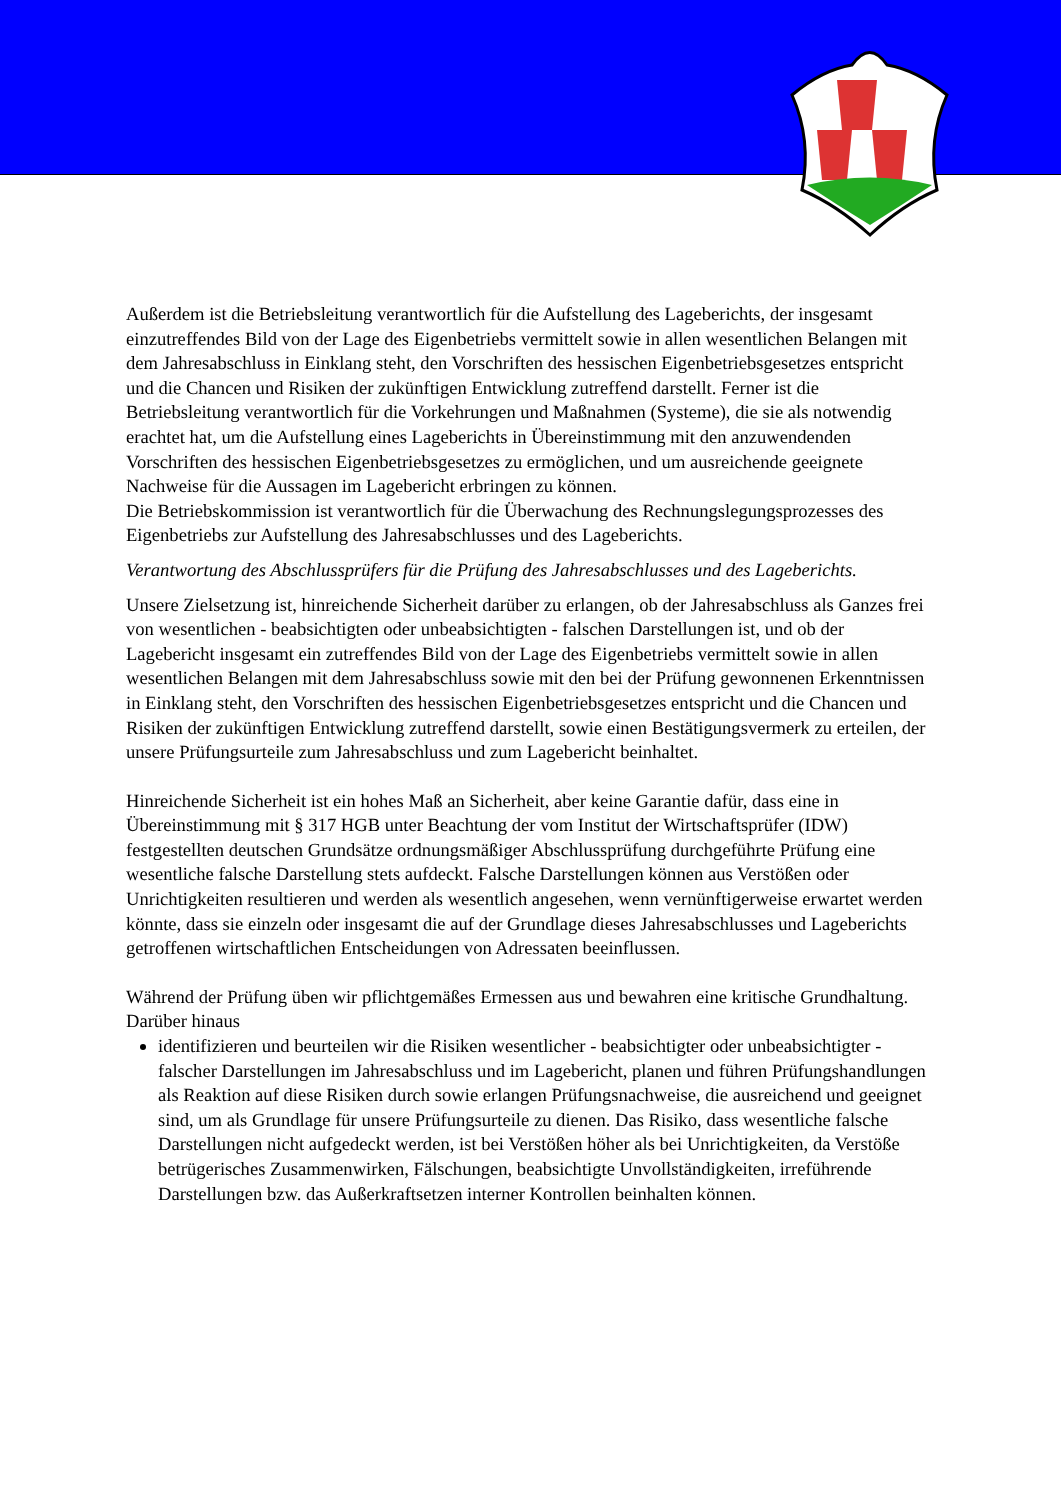Außerdem ist die Betriebsleitung verantwortlich für die Aufstellung des Lageberichts, der insgesamt einzutreffendes Bild von der Lage des Eigenbetriebs vermittelt sowie in allen wesentlichen Belangen mit dem Jahresabschluss in Einklang steht, den Vorschriften des hessischen Eigenbetriebsgesetzes entspricht und die Chancen und Risiken der zukünftigen Entwicklung zutreffend darstellt. Ferner ist die Betriebsleitung verantwortlich für die Vorkehrungen und Maßnahmen (Systeme), die sie als notwendig erachtet hat, um die Aufstellung eines Lageberichts in Übereinstimmung mit den anzuwendenden Vorschriften des hessischen Eigenbetriebsgesetzes zu ermöglichen, und um ausreichende geeignete Nachweise für die Aussagen im Lagebericht erbringen zu können.
Die Betriebskommission ist verantwortlich für die Überwachung des Rechnungslegungsprozesses des Eigenbetriebs zur Aufstellung des Jahresabschlusses und des Lageberichts.
Verantwortung des Abschlussprüfers für die Prüfung des Jahresabschlusses und des Lageberichts.
Unsere Zielsetzung ist, hinreichende Sicherheit darüber zu erlangen, ob der Jahresabschluss als Ganzes frei von wesentlichen - beabsichtigten oder unbeabsichtigten - falschen Darstellungen ist, und ob der Lagebericht insgesamt ein zutreffendes Bild von der Lage des Eigenbetriebs vermittelt sowie in allen wesentlichen Belangen mit dem Jahresabschluss sowie mit den bei der Prüfung gewonnenen Erkenntnissen in Einklang steht, den Vorschriften des hessischen Eigenbetriebsgesetzes entspricht und die Chancen und Risiken der zukünftigen Entwicklung zutreffend darstellt, sowie einen Bestätigungsvermerk zu erteilen, der unsere Prüfungsurteile zum Jahresabschluss und zum Lagebericht beinhaltet.
Hinreichende Sicherheit ist ein hohes Maß an Sicherheit, aber keine Garantie dafür, dass eine in Übereinstimmung mit § 317 HGB unter Beachtung der vom Institut der Wirtschaftsprüfer (IDW) festgestellten deutschen Grundsätze ordnungsmäßiger Abschlussprüfung durchgeführte Prüfung eine wesentliche falsche Darstellung stets aufdeckt. Falsche Darstellungen können aus Verstößen oder Unrichtigkeiten resultieren und werden als wesentlich angesehen, wenn vernünftigerweise erwartet werden könnte, dass sie einzeln oder insgesamt die auf der Grundlage dieses Jahresabschlusses und Lageberichts getroffenen wirtschaftlichen Entscheidungen von Adressaten beeinflussen.
Während der Prüfung üben wir pflichtgemäßes Ermessen aus und bewahren eine kritische Grundhaltung. Darüber hinaus
identifizieren und beurteilen wir die Risiken wesentlicher - beabsichtigter oder unbeabsichtigter - falscher Darstellungen im Jahresabschluss und im Lagebericht, planen und führen Prüfungshandlungen als Reaktion auf diese Risiken durch sowie erlangen Prüfungsnachweise, die ausreichend und geeignet sind, um als Grundlage für unsere Prüfungsurteile zu dienen. Das Risiko, dass wesentliche falsche Darstellungen nicht aufgedeckt werden, ist bei Verstößen höher als bei Unrichtigkeiten, da Verstöße betrügerisches Zusammenwirken, Fälschungen, beabsichtigte Unvollständigkeiten, irreführende Darstellungen bzw. das Außerkraftsetzen interner Kontrollen beinhalten können.